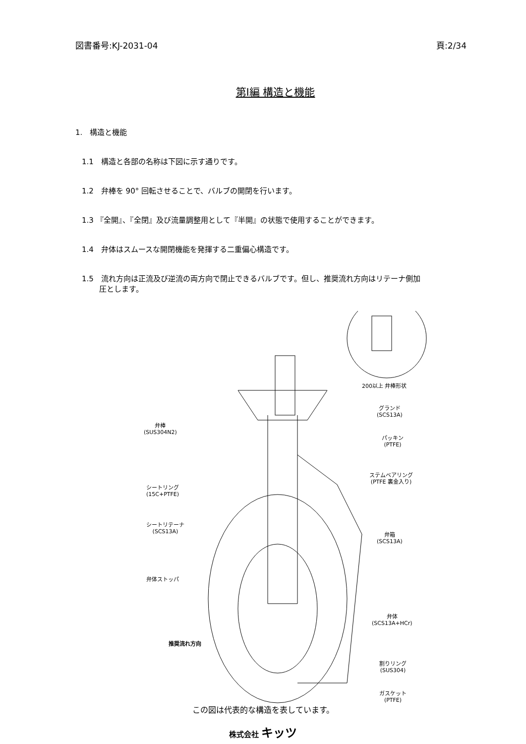図書番号:KJ-2031-04 頁:2/34
第Ⅰ編 構造と機能
1.　構造と機能
1.1　構造と各部の名称は下図に示す通りです。
1.2　弁棒を 90° 回転させることで、バルブの開閉を行います。
1.3 『全開』、『全閉』及び流量調整用として『半開』の状態で使用することができます。
1.4　弁体はスムースな開閉機能を発揮する二重偏心構造です。
1.5　流れ方向は正流及び逆流の両方向で閉止できるバルブです。但し、推奨流れ方向はリテーナ側加
圧とします。
200以上 弁棒形状
弁棒
(SUS304N2)
グランド
(SCS13A)
パッキン
(PTFE)
ステムベアリング
(PTFE 裏金入り)
シートリング
(15C+PTFE)
シートリテーナ
(SCS13A)
弁箱
(SCS13A)
弁体ストッパ
弁体
(SCS13A+HCr)
推奨流れ方向
割りリング
(SUS304)
ガスケット
(PTFE)
この図は代表的な構造を表しています。
株式会社 キッツ